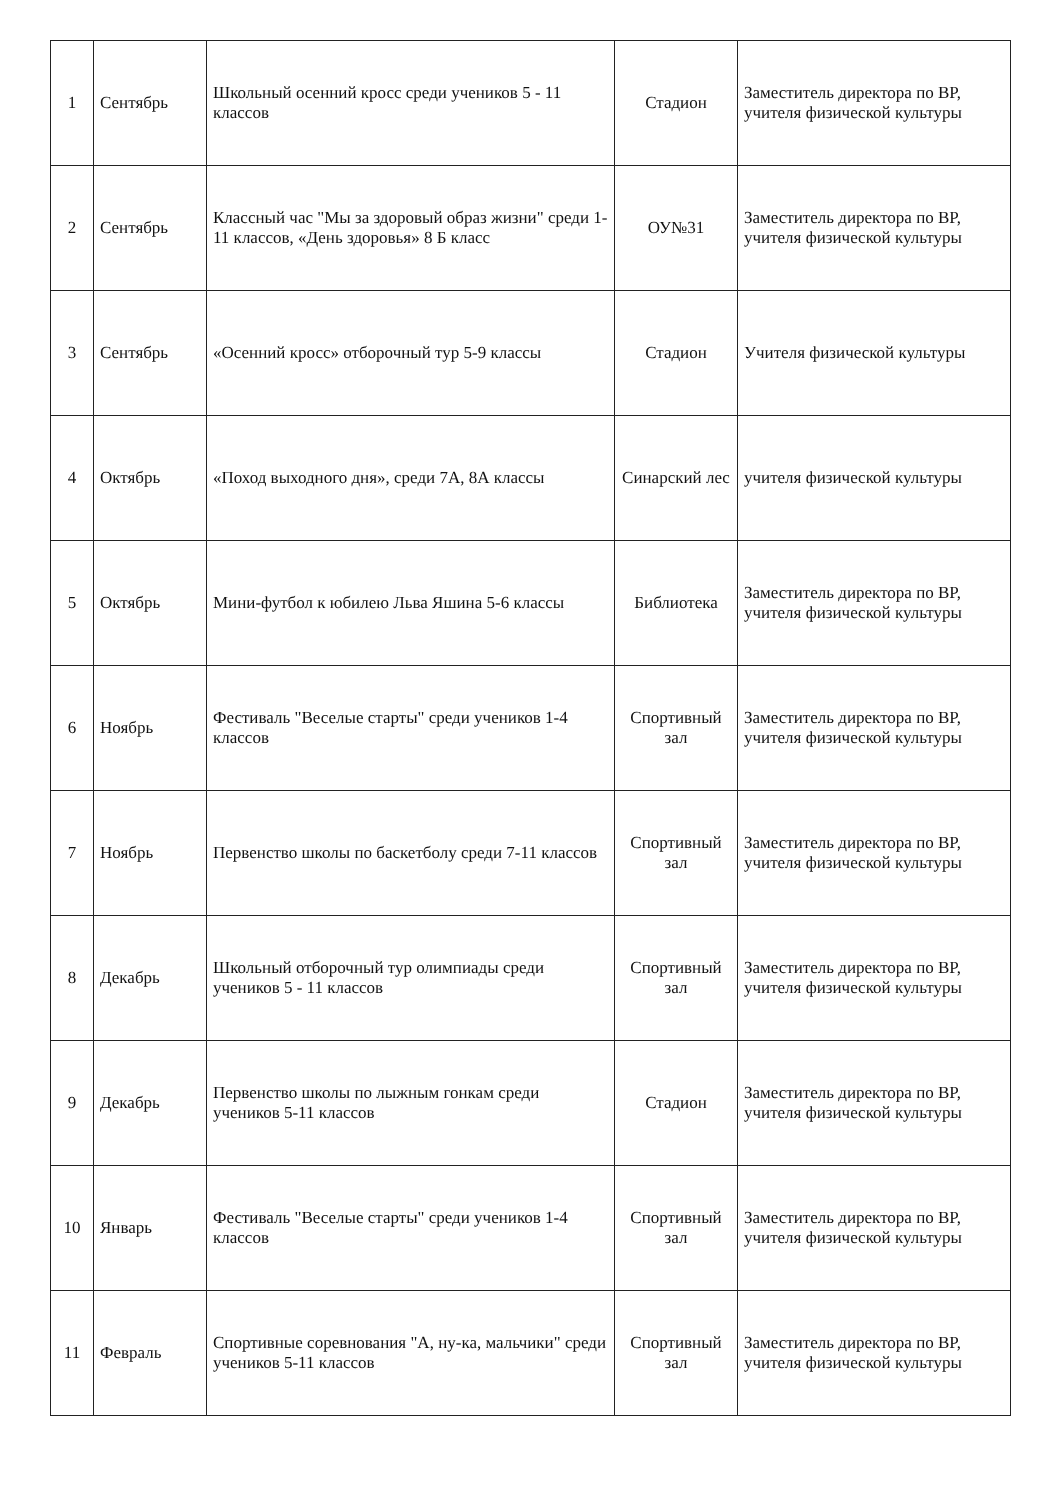| 1 | Сентябрь | Школьный осенний кросс среди учеников 5 - 11 классов | Стадион | Заместитель директора по ВР, учителя физической культуры |
| 2 | Сентябрь | Классный час "Мы за здоровый образ жизни" среди 1-11 классов, «День здоровья» 8 Б класс | ОУ№31 | Заместитель директора по ВР, учителя физической культуры |
| 3 | Сентябрь | «Осенний кросс» отборочный тур 5-9 классы | Стадион | Учителя физической культуры |
| 4 | Октябрь | «Поход выходного дня», среди 7А, 8А классы | Синарский лес | учителя физической культуры |
| 5 | Октябрь | Мини-футбол к юбилею Льва Яшина 5-6 классы | Библиотека | Заместитель директора по ВР, учителя физической культуры |
| 6 | Ноябрь | Фестиваль "Веселые старты" среди учеников 1-4 классов | Спортивный зал | Заместитель директора по ВР, учителя физической культуры |
| 7 | Ноябрь | Первенство школы по баскетболу среди 7-11 классов | Спортивный зал | Заместитель директора по ВР, учителя физической культуры |
| 8 | Декабрь | Школьный отборочный тур олимпиады среди учеников 5 - 11 классов | Спортивный зал | Заместитель директора по ВР, учителя физической культуры |
| 9 | Декабрь | Первенство школы по лыжным гонкам среди учеников 5-11 классов | Стадион | Заместитель директора по ВР, учителя физической культуры |
| 10 | Январь | Фестиваль "Веселые старты" среди учеников 1-4 классов | Спортивный зал | Заместитель директора по ВР, учителя физической культуры |
| 11 | Февраль | Спортивные соревнования "А, ну-ка, мальчики" среди учеников 5-11 классов | Спортивный зал | Заместитель директора по ВР, учителя физической культуры |